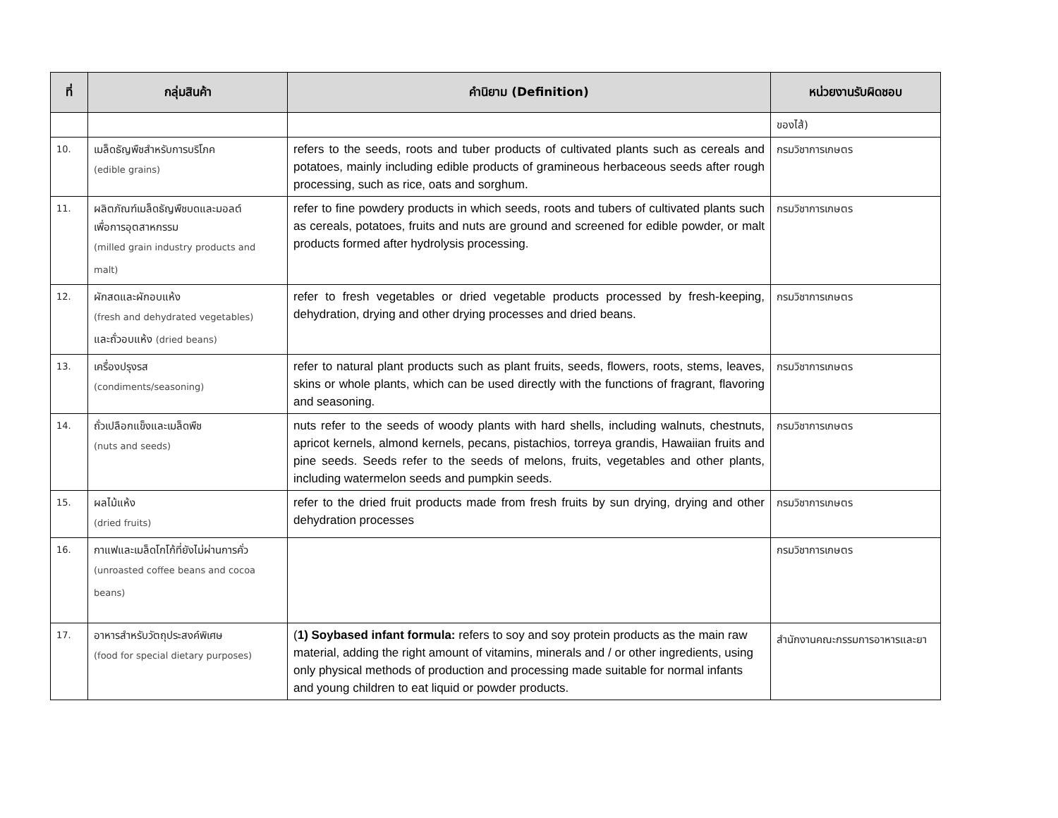| ที่ | กลุ่มสินค้า | คำนิยาม (Definition) | หน่วยงานรับผิดชอบ |
| --- | --- | --- | --- |
| | | | ของไส้) |
| 10. | เมล็ดธัญพืชสำหรับการบริโภค (edible grains) | refers to the seeds, roots and tuber products of cultivated plants such as cereals and potatoes, mainly including edible products of gramineous herbaceous seeds after rough processing, such as rice, oats and sorghum. | กรมวิชาการเกษตร |
| 11. | ผลิตภัณฑ์เมล็ดธัญพืชบดและมอลต์ เพื่อการอุตสาหกรรม (milled grain industry products and malt) | refer to fine powdery products in which seeds, roots and tubers of cultivated plants such as cereals, potatoes, fruits and nuts are ground and screened for edible powder, or malt products formed after hydrolysis processing. | กรมวิชาการเกษตร |
| 12. | ผักสดและผักอบแห้ง (fresh and dehydrated vegetables) และถั่วอบแห้ง (dried beans) | refer to fresh vegetables or dried vegetable products processed by fresh-keeping, dehydration, drying and other drying processes and dried beans. | กรมวิชาการเกษตร |
| 13. | เครื่องปรุงรส (condiments/seasoning) | refer to natural plant products such as plant fruits, seeds, flowers, roots, stems, leaves, skins or whole plants, which can be used directly with the functions of fragrant, flavoring and seasoning. | กรมวิชาการเกษตร |
| 14. | ถั่วเปลือกแข็งและเมล็ดพืช (nuts and seeds) | nuts refer to the seeds of woody plants with hard shells, including walnuts, chestnuts, apricot kernels, almond kernels, pecans, pistachios, torreya grandis, Hawaiian fruits and pine seeds. Seeds refer to the seeds of melons, fruits, vegetables and other plants, including watermelon seeds and pumpkin seeds. | กรมวิชาการเกษตร |
| 15. | ผลไม้แห้ง (dried fruits) | refer to the dried fruit products made from fresh fruits by sun drying, drying and other dehydration processes | กรมวิชาการเกษตร |
| 16. | กาแฟและเมล็ดโกโก้ที่ยังไม่ผ่านการคั่ว (unroasted coffee beans and cocoa beans) | | กรมวิชาการเกษตร |
| 17. | อาหารสำหรับวัตถุประสงค์พิเศษ (food for special dietary purposes) | ( 1) Soybased infant formula: refers to soy and soy protein products as the main raw material, adding the right amount of vitamins, minerals and / or other ingredients, using only physical methods of production and processing made suitable for normal infants and young children to eat liquid or powder products. | สำนักงานคณะกรรมการอาหารและยา |